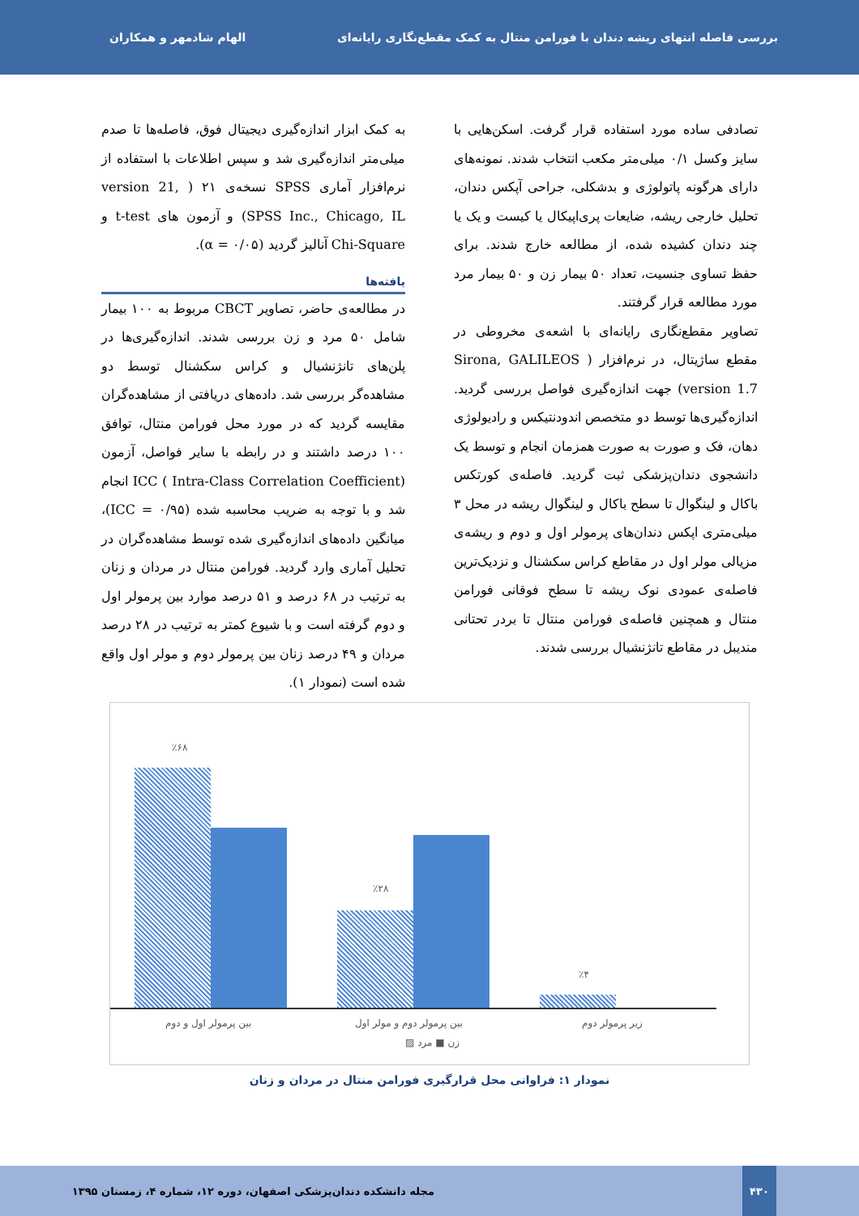بررسی فاصله انتهای ریشه دندان با فورامن منتال به کمک مقطع‌نگاری رایانه‌ای الهام شادمهر و همکاران
تصادفی ساده مورد استفاده قرار گرفت. اسکن‌هایی با سایز وکسل ۰/۱ میلی‌متر مکعب انتخاب شدند. نمونه‌های دارای هرگونه پاتولوژی و بدشکلی، جراحی آپکس دندان، تحلیل خارجی ریشه، ضایعات پری‌اپیکال یا کیست و یک یا چند دندان کشیده شده، از مطالعه خارج شدند. برای حفظ تساوی جنسیت، تعداد ۵۰ بیمار زن و ۵۰ بیمار مرد مورد مطالعه قرار گرفتند.
تصاویر مقطع‌نگاری رایانه‌ای با اشعه‌ی مخروطی در مقطع ساژیتال، در نرم‌افزار ( Sirona, GALILEOS version 1.7) جهت اندازه‌گیری فواصل بررسی گردید. اندازه‌گیری‌ها توسط دو متخصص اندودنتیکس و رادیولوژی دهان، فک و صورت به صورت همزمان انجام و توسط یک دانشجوی دندان‌پزشکی ثبت گردید. فاصله‌ی کورتکس باکال و لینگوال تا سطح باکال و لینگوال ریشه در محل ۳ میلی‌متری اپکس دندان‌های پرمولر اول و دوم و ریشه‌ی مزیالی مولر اول در مقاطع کراس سکشنال و نزدیک‌ترین فاصله‌ی عمودی نوک ریشه تا سطح فوقانی فورامن منتال و همچنین فاصله‌ی فورامن منتال تا بردر تحتانی مندیبل در مقاطع تانژنشیال بررسی شدند.
به کمک ابزار اندازه‌گیری دیجیتال فوق، فاصله‌ها تا صدم میلی‌متر اندازه‌گیری شد و سپس اطلاعات با استفاده از نرم‌افزار آماری SPSS نسخه‌ی ۲۱ ( version 21, SPSS Inc., Chicago, IL) و آزمون های t-test و Chi-Square آنالیز گردید (α = ۰/۰۵).
یافته‌ها
در مطالعه‌ی حاضر، تصاویر CBCT مربوط به ۱۰۰ بیمار شامل ۵۰ مرد و زن بررسی شدند. اندازه‌گیری‌ها در پلن‌های تانژنشیال و کراس سکشنال توسط دو مشاهده‌گر بررسی شد. داده‌های دریافتی از مشاهده‌گران مقایسه گردید که در مورد محل فورامن منتال، توافق ۱۰۰ درصد داشتند و در رابطه با سایر فواصل، آزمون ICC ( Intra-Class Correlation Coefficient) انجام شد و با توجه به ضریب محاسبه شده (ICC = ۰/۹۵)، میانگین داده‌های اندازه‌گیری شده توسط مشاهده‌گران در تحلیل آماری وارد گردید. فورامن منتال در مردان و زنان به ترتیب در ۶۸ درصد و ۵۱ درصد موارد بین پرمولر اول و دوم گرفته است و با شیوع کمتر به ترتیب در ۲۸ درصد مردان و ۴۹ درصد زنان بین پرمولر دوم و مولر اول واقع شده است (نمودار ۱).
٪۶۸
٪۲۸
٪۴
بین پرمولر اول و دوم بین پرمولر دوم و مولر اول زیر پرمولر دوم
زن ■ مرد ▨
نمودار ۱: فراوانی محل قرارگیری فورامن منتال در مردان و زنان
۴۳۰
مجله دانشکده دندان‌پزشکی اصفهان، دوره ۱۲، شماره ۴، زمستان ۱۳۹۵